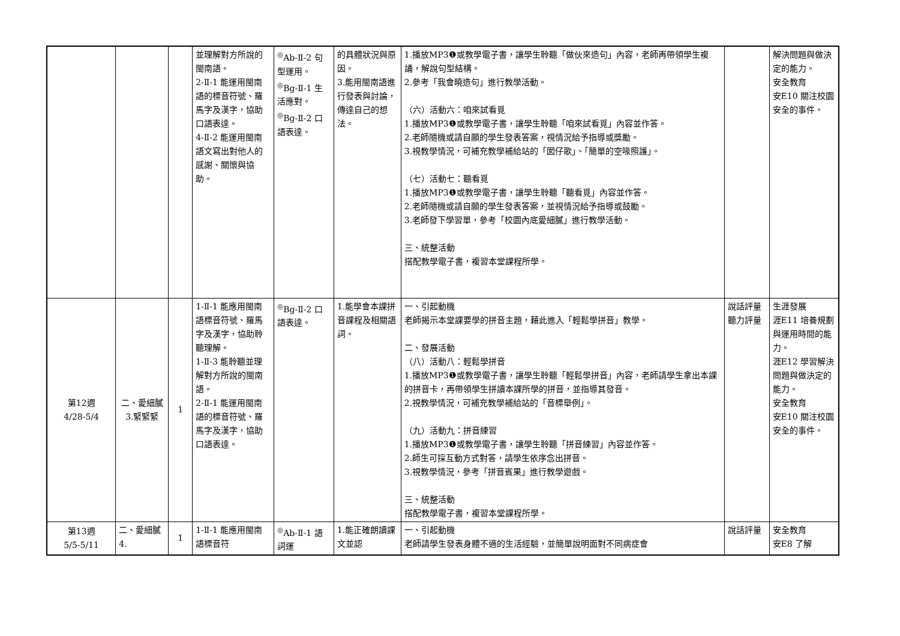| | | | 並理解對方所說的閩南語。 2-Ⅱ-1 能運用閩南語的標音符號、羅馬字及漢字，協助口語表達。 4-Ⅱ-2 能運用閩南語文寫出對他人的感謝、關懷與協助。 | <sup>◎</sup>Ab-Ⅱ-2 句型運用。 <sup>◎</sup>Bg-Ⅱ-1 生活應對。 <sup>◎</sup>Bg-Ⅱ-2 口語表達。 | 的具體狀況與原因。 3.能用閩南語進行發表與討論，傳達自己的想法。 | 1.播放MP3❶或教學電子書，讓學生聆聽「做伙來造句」內容，老師再帶領學生複誦，解說句型結構。 2.參考「我會曉造句」進行教學活動。 （六）活動六：咱來試看覓 1.播放MP3❶或教學電子書，讓學生聆聽「咱來試看覓」內容並作答。 2.老師隨機或請自願的學生發表答案，視情況給予指導或獎勵。 3.視教學情況，可補充教學補給站的「囡仔歌」、「簡單的空喙照護」。 （七）活動七：聽看覓 1.播放MP3❶或教學電子書，讓學生聆聽「聽看覓」內容並作答。 2.老師隨機或請自願的學生發表答案，並視情況給予指導或鼓勵。 3.老師發下學習單，參考「校園內底愛細膩」進行教學活動。 三、統整活動 搭配教學電子書，複習本堂課程所學。 | | 解決問題與做決定的能力。 安全教育 安E10 關注校園安全的事件。 |
| 第12週 4/28-5/4 | 二、愛細膩3.緊緊緊 | 1 | 1-Ⅱ-1 能應用閩南語標音符號、羅馬字及漢字，協助聆聽理解。 1-Ⅱ-3 能聆聽並理解對方所說的閩南語。 2-Ⅱ-1 能運用閩南語的標音符號、羅馬字及漢字，協助口語表達。 | <sup>◎</sup>Bg-Ⅱ-2 口語表達。 | 1.能學會本課拼音課程及相關語詞。 | 一、引起動機 老師揭示本堂課要學的拼音主題，藉此進入「輕鬆學拼音」教學。 二、發展活動 （八）活動八：輕鬆學拼音 1.播放MP3❶或教學電子書，讓學生聆聽「輕鬆學拼音」內容，老師請學生拿出本課的拼音卡，再帶領學生拼讀本課所學的拼音，並指導其發音。 2.視教學情況，可補充教學補給站的「音標舉例」。 （九）活動九：拼音練習 1.播放MP3❶或教學電子書，讓學生聆聽「拼音練習」內容並作答。 2.師生可採互動方式對答，請學生依序念出拼音。 3.視教學情況，參考「拼音賓果」進行教學遊戲。 三、統整活動 搭配教學電子書，複習本堂課程所學。 | 說話評量 聽力評量 | 生涯發展 涯E11 培養規劃與運用時間的能力。 涯E12 學習解決問題與做決定的能力。 安全教育 安E10 關注校園安全的事件。 |
| 第13週 5/5-5/11 | 二、愛細膩4. | 1 | 1-Ⅱ-1 能應用閩南語標音符 | <sup>◎</sup>Ab-Ⅱ-1 語詞運 | 1.能正確朗讀課文並認 | 一、引起動機 老師請學生發表身體不適的生活經驗，並簡單說明面對不同病症會 | 說話評量 | 安全教育 安E8 了解 |